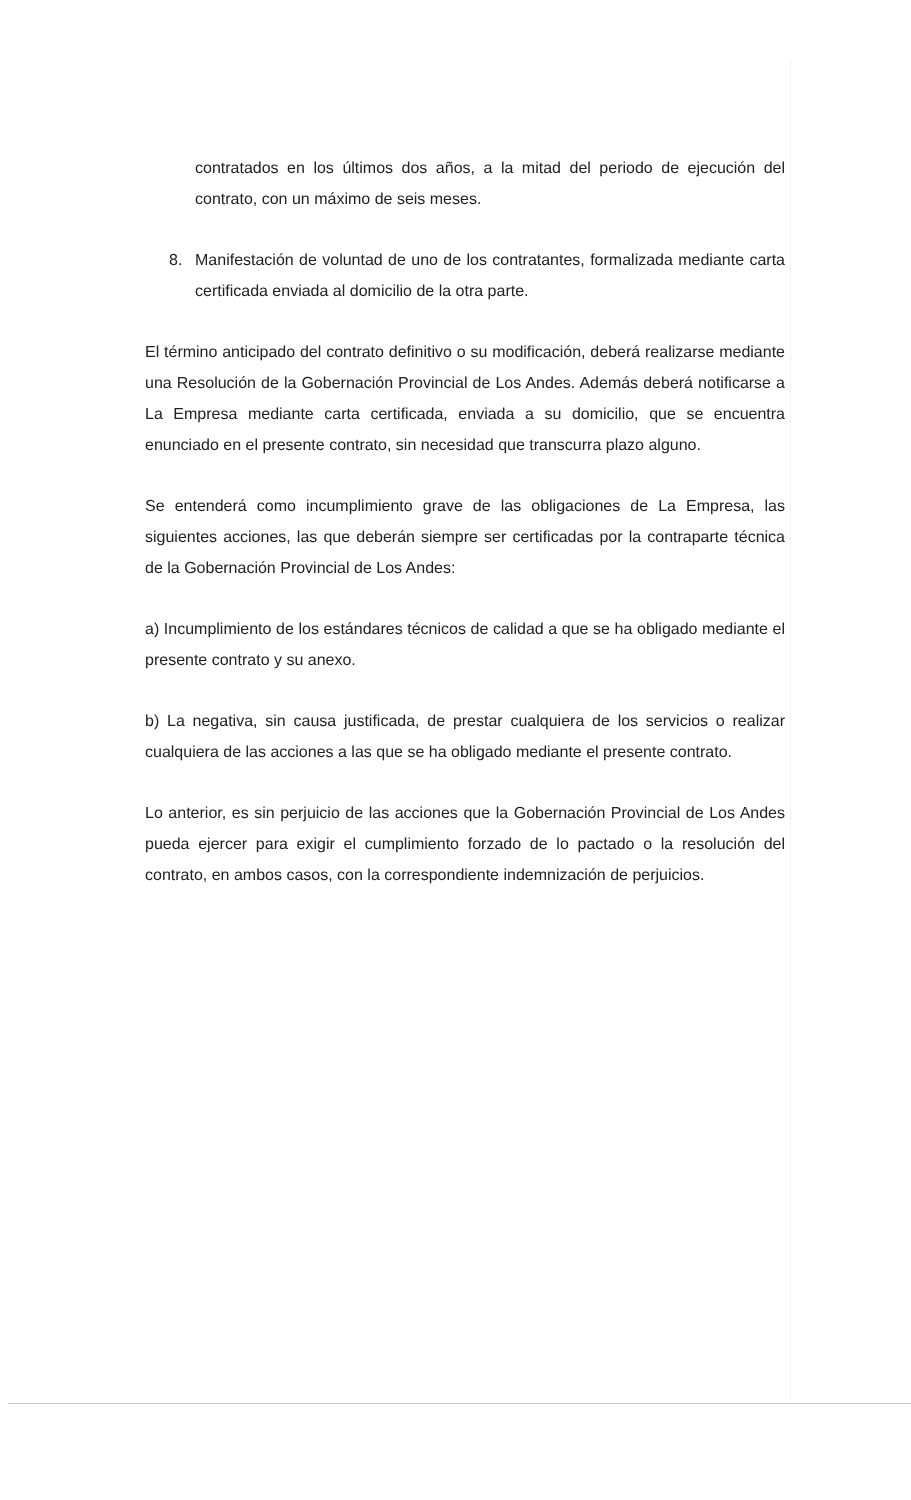contratados en los últimos dos años, a la mitad del periodo de ejecución del contrato, con un máximo de seis meses.
8. Manifestación de voluntad de uno de los contratantes, formalizada mediante carta certificada enviada al domicilio de la otra parte.
El término anticipado del contrato definitivo o su modificación, deberá realizarse mediante una Resolución de la Gobernación Provincial de Los Andes. Además deberá notificarse a La Empresa mediante carta certificada, enviada a su domicilio, que se encuentra enunciado en el presente contrato, sin necesidad que transcurra plazo alguno.
Se entenderá como incumplimiento grave de las obligaciones de La Empresa, las siguientes acciones, las que deberán siempre ser certificadas por la contraparte técnica de la Gobernación Provincial de Los Andes:
a) Incumplimiento de los estándares técnicos de calidad a que se ha obligado mediante el presente contrato y su anexo.
b) La negativa, sin causa justificada, de prestar cualquiera de los servicios o realizar cualquiera de las acciones a las que se ha obligado mediante el presente contrato.
Lo anterior, es sin perjuicio de las acciones que la Gobernación Provincial de Los Andes pueda ejercer para exigir el cumplimiento forzado de lo pactado o la resolución del contrato, en ambos casos, con la correspondiente indemnización de perjuicios.